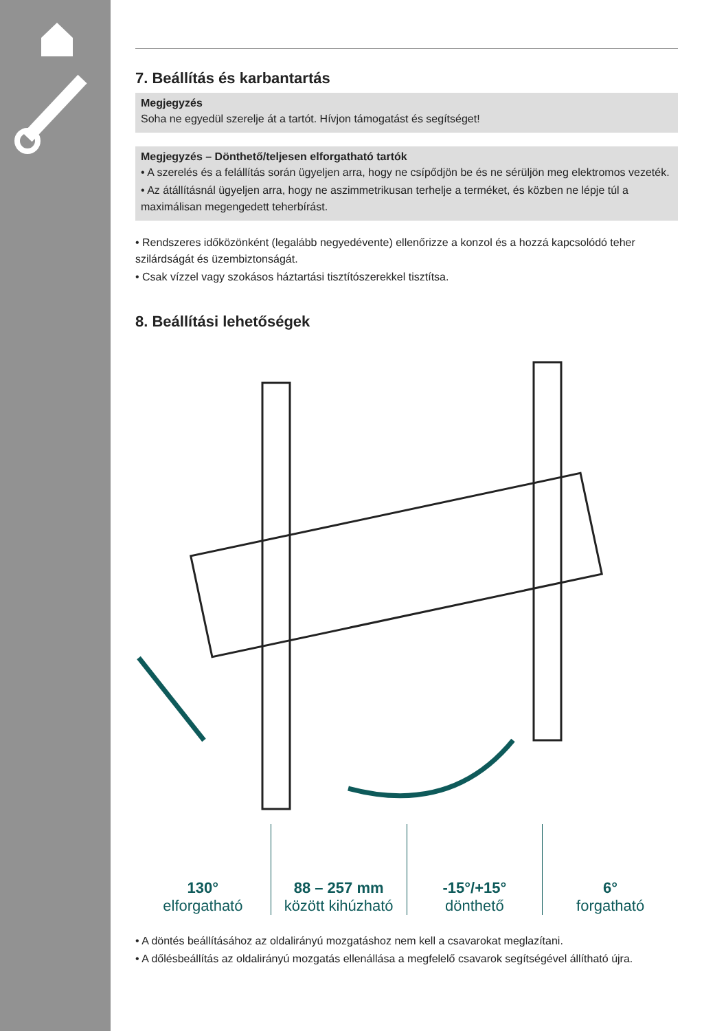7. Beállítás és karbantartás
Megjegyzés
Soha ne egyedül szerelje át a tartót. Hívjon támogatást és segítséget!
Megjegyzés – Dönthető/teljesen elforgatható tartók
• A szerelés és a felállítás során ügyeljen arra, hogy ne csípődjön be és ne sérüljön meg elektromos vezeték.
• Az átállításnál ügyeljen arra, hogy ne aszimmetrikusan terhelje a terméket, és közben ne lépje túl a maximálisan megengedett teherbírást.
• Rendszeres időközönként (legalább negyedévente) ellenőrizze a konzol és a hozzá kapcsolódó teher szilárdságát és üzembiztonságát.
• Csak vízzel vagy szokásos háztartási tisztítószerekkel tisztítsa.
8. Beállítási lehetőségek
130°
elforgatható
88 – 257 mm
között kihúzható
-15°/+15°
dönthető
6°
forgatható
• A döntés beállításához az oldalirányú mozgatáshoz nem kell a csavarokat meglazítani.
• A dőlésbeállítás az oldalirányú mozgatás ellenállása a megfelelő csavarok segítségével állítható újra.